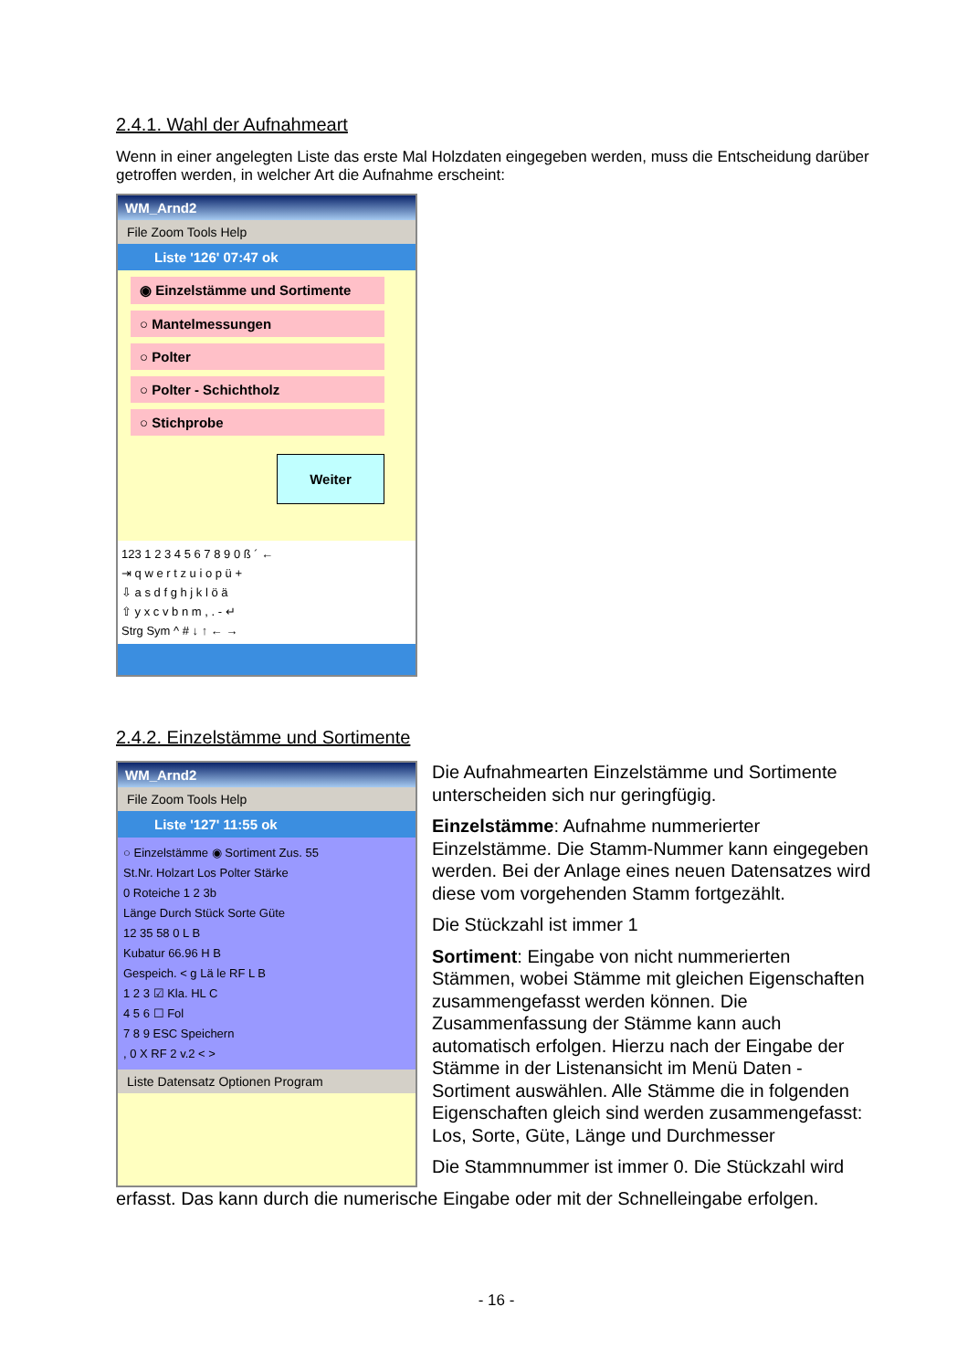2.4.1. Wahl der Aufnahmeart
Wenn in einer angelegten Liste das erste Mal Holzdaten eingegeben werden, muss die Entscheidung darüber getroffen werden, in welcher Art die Aufnahme erscheint:
WM_Arnd2
File Zoom Tools Help
Liste '126' 07:47 ok
◉ Einzelstämme und Sortimente
○ Mantelmessungen
○ Polter
○ Polter - Schichtholz
○ Stichprobe
Weiter
123 1 2 3 4 5 6 7 8 9 0 ß ´ ←
⇥ q w e r t z u i o p ü +
⇩ a s d f g h j k l ö ä
⇧ y x c v b n m , . - ↵
Strg Sym ^ # ↓ ↑ ← →
2.4.2. Einzelstämme und Sortimente
WM_Arnd2
File Zoom Tools Help
Liste '127' 11:55 ok
○ Einzelstämme ◉ Sortiment Zus. 55
St.Nr. Holzart Los Polter Stärke
0 Roteiche 1 2 3b
Länge Durch Stück Sorte Güte
12 35 58 0 L B
Kubatur 66.96 H B
Gespeich. < g Lä le RF L B
1 2 3 ☑ Kla. HL C
4 5 6 ☐ Fol
7 8 9 ESC Speichern
, 0 X RF 2 v.2 < >
Liste Datensatz Optionen Program
Die Aufnahmearten Einzelstämme und Sortimente unterscheiden sich nur geringfügig.
Einzelstämme: Aufnahme nummerierter Einzelstämme. Die Stamm-Nummer kann eingegeben werden. Bei der Anlage eines neuen Datensatzes wird diese vom vorgehenden Stamm fortgezählt.
Die Stückzahl ist immer 1
Sortiment: Eingabe von nicht nummerierten Stämmen, wobei Stämme mit gleichen Eigenschaften zusammengefasst werden können. Die Zusammenfassung der Stämme kann auch automatisch erfolgen. Hierzu nach der Eingabe der Stämme in der Listenansicht im Menü Daten - Sortiment auswählen. Alle Stämme die in folgenden Eigenschaften gleich sind werden zusammengefasst: Los, Sorte, Güte, Länge und Durchmesser
Die Stammnummer ist immer 0. Die Stückzahl wird
erfasst. Das kann durch die numerische Eingabe oder mit der Schnelleingabe erfolgen.
- 16 -